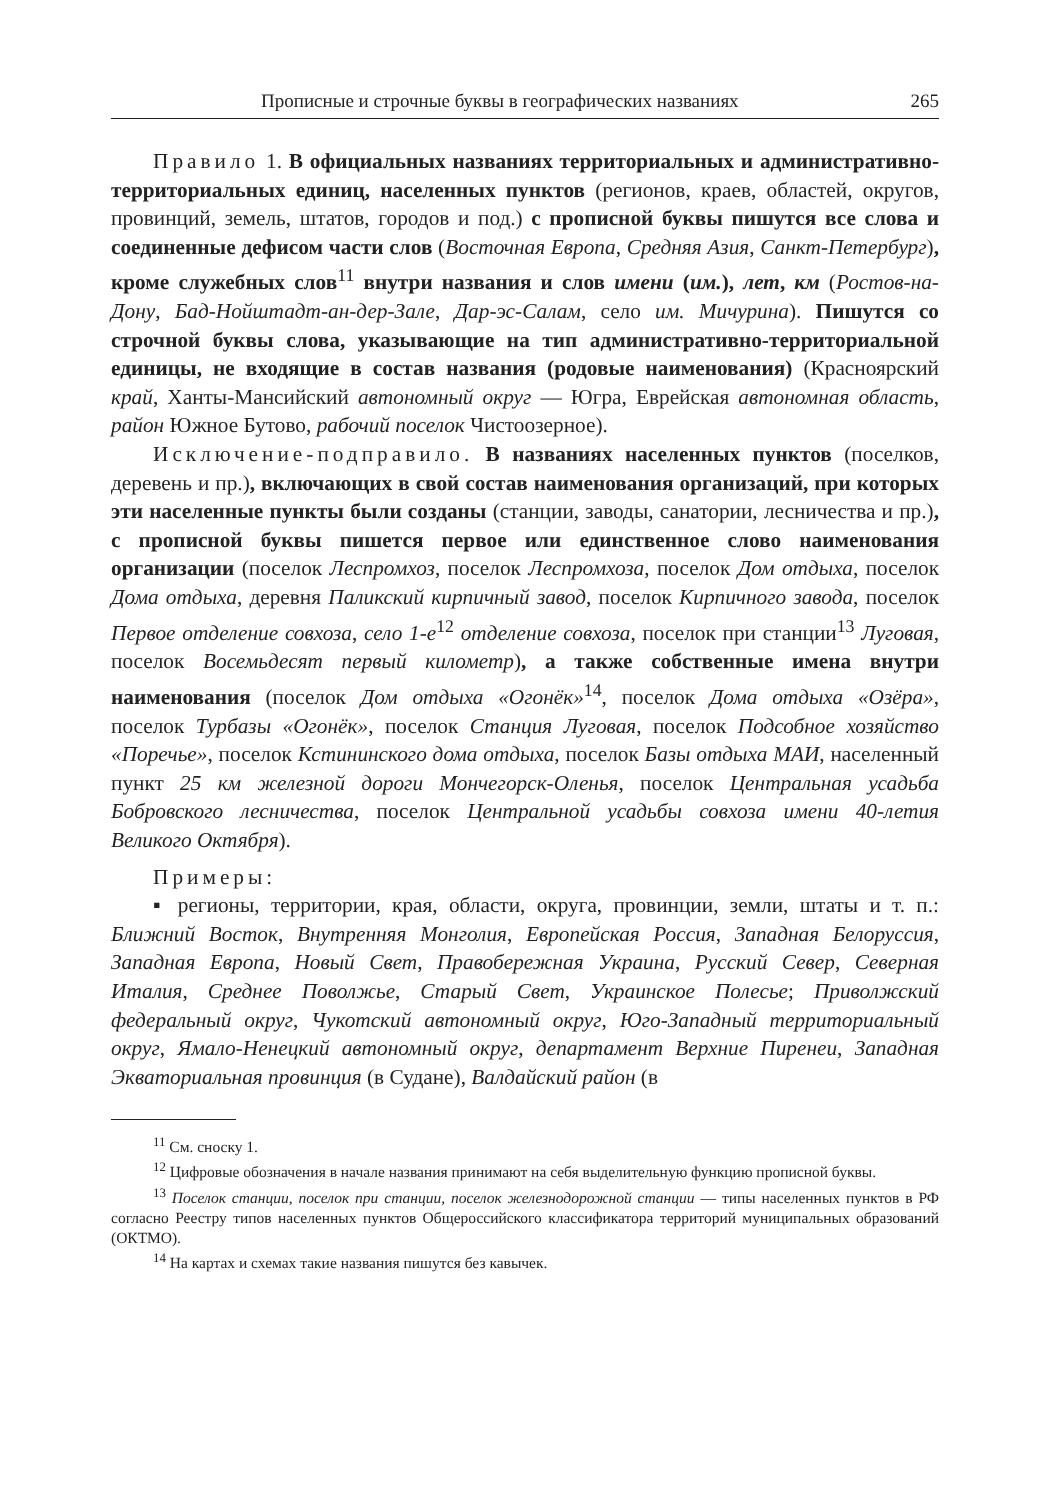Прописные и строчные буквы в географических названиях 265
Правило 1. В официальных названиях территориальных и административно-территориальных единиц, населенных пунктов (регионов, краев, областей, округов, провинций, земель, штатов, городов и под.) с прописной буквы пишутся все слова и соединенные дефисом части слов (Восточная Европа, Средняя Азия, Санкт-Петербург), кроме служебных слов<sup>11</sup> внутри названия и слов имени (им.), лет, км (Ростов-на-Дону, Бад-Нойштадт-ан-дер-Зале, Дар-эс-Салам, село им. Мичурина). Пишутся со строчной буквы слова, указывающие на тип административно-территориальной единицы, не входящие в состав названия (родовые наименования) (Красноярский край, Ханты-Мансийский автономный округ — Югра, Еврейская автономная область, район Южное Бутово, рабочий поселок Чистоозерное).
Исключение-подправило. В названиях населенных пунктов (поселков, деревень и пр.), включающих в свой состав наименования организаций, при которых эти населенные пункты были созданы (станции, заводы, санатории, лесничества и пр.), с прописной буквы пишется первое или единственное слово наименования организации (поселок Леспромхоз, поселок Леспромхоза, поселок Дом отдыха, поселок Дома отдыха, деревня Паликский кирпичный завод, поселок Кирпичного завода, поселок Первое отделение совхоза, село 1-е<sup>12</sup> отделение совхоза, поселок при станции<sup>13</sup> Луговая, поселок Восемьдесят первый километр), а также собственные имена внутри наименования (поселок Дом отдыха «Огонёк»<sup>14</sup>, поселок Дома отдыха «Озёра», поселок Турбазы «Огонёк», поселок Станция Луговая, поселок Подсобное хозяйство «Поречье», поселок Кстининского дома отдыха, поселок Базы отдыха МАИ, населенный пункт 25 км железной дороги Мончегорск-Оленья, поселок Центральная усадьба Бобровского лесничества, поселок Центральной усадьбы совхоза имени 40-летия Великого Октября).
Примеры:
▪ регионы, территории, края, области, округа, провинции, земли, штаты и т. п.: Ближний Восток, Внутренняя Монголия, Европейская Россия, Западная Белоруссия, Западная Европа, Новый Свет, Правобережная Украина, Русский Север, Северная Италия, Среднее Поволжье, Старый Свет, Украинское Полесье; Приволжский федеральный округ, Чукотский автономный округ, Юго-Западный территориальный округ, Ямало-Ненецкий автономный округ, департамент Верхние Пиренеи, Западная Экваториальная провинция (в Судане), Валдайский район (в
<sup>11</sup> См. сноску 1.
<sup>12</sup> Цифровые обозначения в начале названия принимают на себя выделительную функцию прописной буквы.
<sup>13</sup> Поселок станции, поселок при станции, поселок железнодорожной станции — типы населенных пунктов в РФ согласно Реестру типов населенных пунктов Общероссийского классификатора территорий муниципальных образований (ОКТМО).
<sup>14</sup> На картах и схемах такие названия пишутся без кавычек.